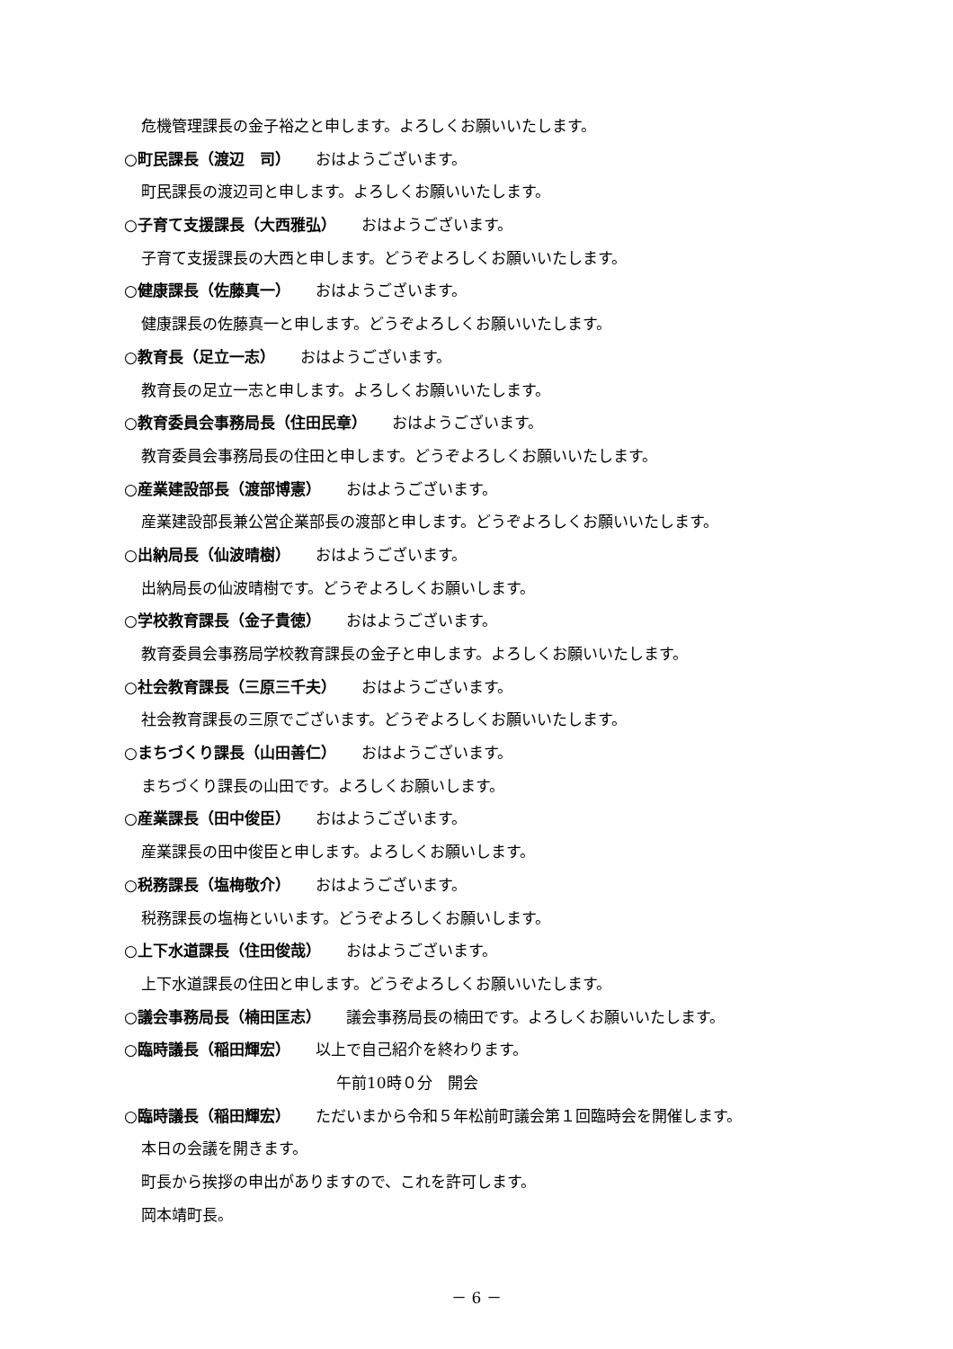危機管理課長の金子裕之と申します。よろしくお願いいたします。
○町民課長（渡辺　司） おはようございます。
町民課長の渡辺司と申します。よろしくお願いいたします。
○子育て支援課長（大西雅弘） おはようございます。
子育て支援課長の大西と申します。どうぞよろしくお願いいたします。
○健康課長（佐藤真一） おはようございます。
健康課長の佐藤真一と申します。どうぞよろしくお願いいたします。
○教育長（足立一志） おはようございます。
教育長の足立一志と申します。よろしくお願いいたします。
○教育委員会事務局長（住田民章） おはようございます。
教育委員会事務局長の住田と申します。どうぞよろしくお願いいたします。
○産業建設部長（渡部博憲） おはようございます。
産業建設部長兼公営企業部長の渡部と申します。どうぞよろしくお願いいたします。
○出納局長（仙波晴樹） おはようございます。
出納局長の仙波晴樹です。どうぞよろしくお願いします。
○学校教育課長（金子貴徳） おはようございます。
教育委員会事務局学校教育課長の金子と申します。よろしくお願いいたします。
○社会教育課長（三原三千夫） おはようございます。
社会教育課長の三原でございます。どうぞよろしくお願いいたします。
○まちづくり課長（山田善仁） おはようございます。
まちづくり課長の山田です。よろしくお願いします。
○産業課長（田中俊臣） おはようございます。
産業課長の田中俊臣と申します。よろしくお願いします。
○税務課長（塩梅敬介） おはようございます。
税務課長の塩梅といいます。どうぞよろしくお願いします。
○上下水道課長（住田俊哉） おはようございます。
上下水道課長の住田と申します。どうぞよろしくお願いいたします。
○議会事務局長（楠田匡志） 議会事務局長の楠田です。よろしくお願いいたします。
○臨時議長（稲田輝宏） 以上で自己紹介を終わります。
午前10時０分　開会
○臨時議長（稲田輝宏） ただいまから令和５年松前町議会第１回臨時会を開催します。
本日の会議を開きます。
町長から挨拶の申出がありますので、これを許可します。
岡本靖町長。
－ 6 －